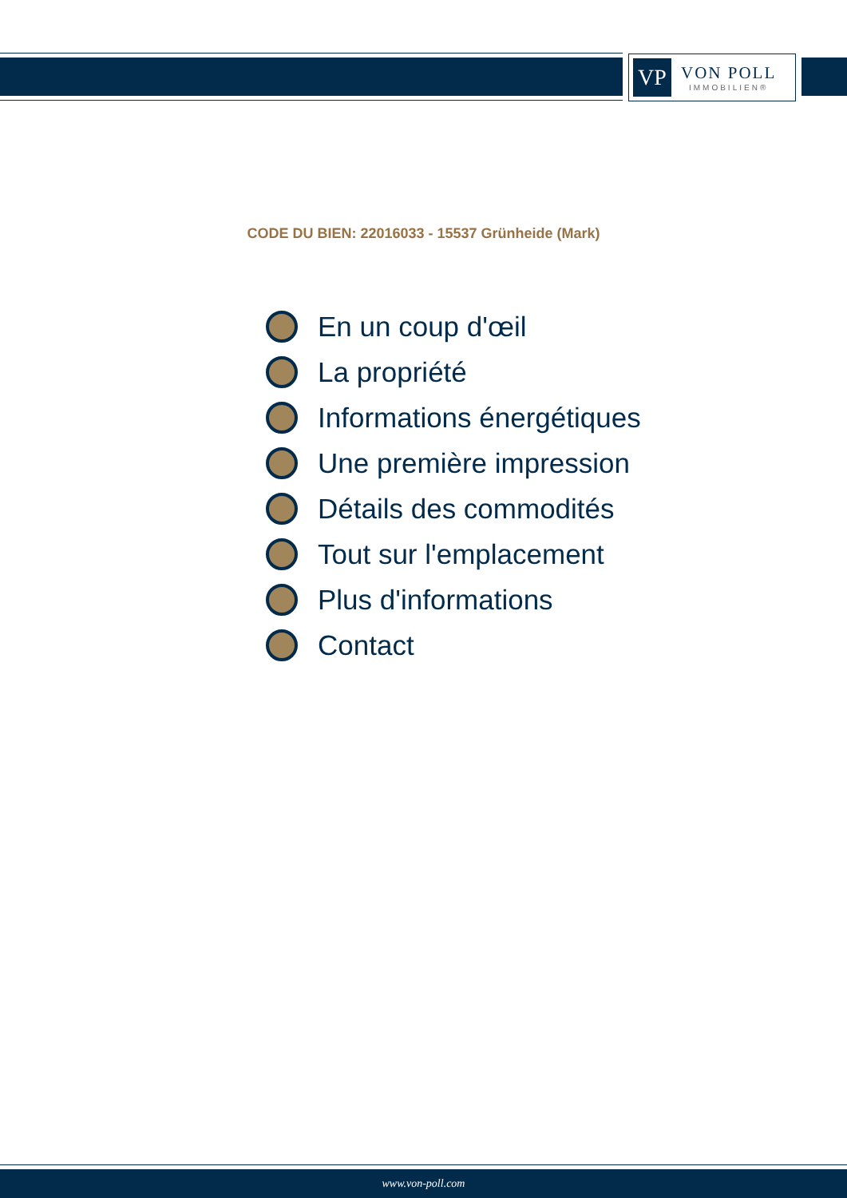VP
VON POLL
IMMOBILIEN®
CODE DU BIEN: 22016033 - 15537 Grünheide (Mark)
En un coup d'œil
La propriété
Informations énergétiques
Une première impression
Détails des commodités
Tout sur l'emplacement
Plus d'informations
Contact
www.von-poll.com